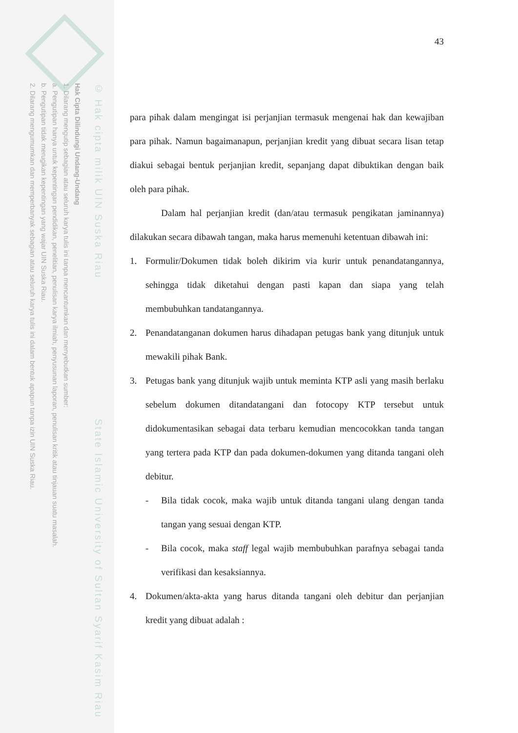© Hak cipta milik UIN Suska Riau State Islamic University of Sultan Syarif Kasim Riau
Hak Cipta Dilindungi Undang-Undang
1. Dilarang mengutip sebagian atau seluruh karya tulis ini tanpa mencantumkan dan menyebutkan sumber:
a. Pengutipan hanya untuk kepentingan pendidikan, penelitian, penulisan karya ilmiah, penyusunan laporan, penulisan kritik atau tinjauan suatu masalah.
b. Pengutipan tidak merugikan kepentingan yang wajar UIN Suska Riau.
2. Dilarang mengumumkan dan memperbanyak sebagian atau seluruh karya tulis ini dalam bentuk apapun tanpa izin UIN Suska Riau.
43
para pihak dalam mengingat isi perjanjian termasuk mengenai hak dan kewajiban para pihak. Namun bagaimanapun, perjanjian kredit yang dibuat secara lisan tetap diakui sebagai bentuk perjanjian kredit, sepanjang dapat dibuktikan dengan baik oleh para pihak.
Dalam hal perjanjian kredit (dan/atau termasuk pengikatan jaminannya) dilakukan secara dibawah tangan, maka harus memenuhi ketentuan dibawah ini:
1. Formulir/Dokumen tidak boleh dikirim via kurir untuk penandatangannya, sehingga tidak diketahui dengan pasti kapan dan siapa yang telah membubuhkan tandatangannya.
2. Penandatanganan dokumen harus dihadapan petugas bank yang ditunjuk untuk mewakili pihak Bank.
3. Petugas bank yang ditunjuk wajib untuk meminta KTP asli yang masih berlaku sebelum dokumen ditandatangani dan fotocopy KTP tersebut untuk didokumentasikan sebagai data terbaru kemudian mencocokkan tanda tangan yang tertera pada KTP dan pada dokumen-dokumen yang ditanda tangani oleh debitur.
- Bila tidak cocok, maka wajib untuk ditanda tangani ulang dengan tanda tangan yang sesuai dengan KTP.
- Bila cocok, maka staff legal wajib membubuhkan parafnya sebagai tanda verifikasi dan kesaksiannya.
4. Dokumen/akta-akta yang harus ditanda tangani oleh debitur dan perjanjian kredit yang dibuat adalah :